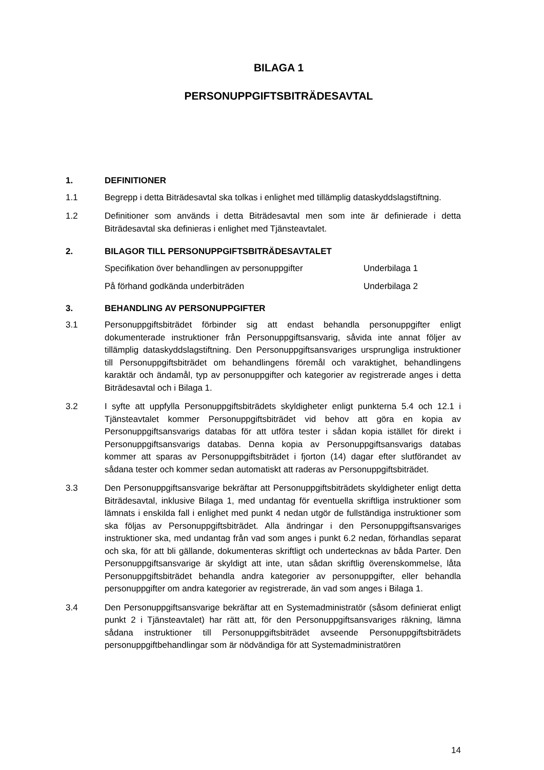BILAGA 1
PERSONUPPGIFTSBITRÄDESAVTAL
1. DEFINITIONER
1.1 Begrepp i detta Biträdesavtal ska tolkas i enlighet med tillämplig dataskyddslagstiftning.
1.2 Definitioner som används i detta Biträdesavtal men som inte är definierade i detta Biträdesavtal ska definieras i enlighet med Tjänsteavtalet.
2. BILAGOR TILL PERSONUPPGIFTSBITRÄDESAVTALET
Specifikation över behandlingen av personuppgifter Underbilaga 1
På förhand godkända underbiträden Underbilaga 2
3. BEHANDLING AV PERSONUPPGIFTER
3.1 Personuppgiftsbiträdet förbinder sig att endast behandla personuppgifter enligt dokumenterade instruktioner från Personuppgiftsansvarig, såvida inte annat följer av tillämplig dataskyddslagstiftning. Den Personuppgiftsansvariges ursprungliga instruktioner till Personuppgiftsbiträdet om behandlingens föremål och varaktighet, behandlingens karaktär och ändamål, typ av personuppgifter och kategorier av registrerade anges i detta Biträdesavtal och i Bilaga 1.
3.2 I syfte att uppfylla Personuppgiftsbiträdets skyldigheter enligt punkterna 5.4 och 12.1 i Tjänsteavtalet kommer Personuppgiftsbiträdet vid behov att göra en kopia av Personuppgiftsansvarigs databas för att utföra tester i sådan kopia istället för direkt i Personuppgiftsansvarigs databas. Denna kopia av Personuppgiftsansvarigs databas kommer att sparas av Personuppgiftsbiträdet i fjorton (14) dagar efter slutförandet av sådana tester och kommer sedan automatiskt att raderas av Personuppgiftsbiträdet.
3.3 Den Personuppgiftsansvarige bekräftar att Personuppgiftsbiträdets skyldigheter enligt detta Biträdesavtal, inklusive Bilaga 1, med undantag för eventuella skriftliga instruktioner som lämnats i enskilda fall i enlighet med punkt 4 nedan utgör de fullständiga instruktioner som ska följas av Personuppgiftsbiträdet. Alla ändringar i den Personuppgiftsansvariges instruktioner ska, med undantag från vad som anges i punkt 6.2 nedan, förhandlas separat och ska, för att bli gällande, dokumenteras skriftligt och undertecknas av båda Parter. Den Personuppgiftsansvarige är skyldigt att inte, utan sådan skriftlig överenskommelse, låta Personuppgiftsbiträdet behandla andra kategorier av personuppgifter, eller behandla personuppgifter om andra kategorier av registrerade, än vad som anges i Bilaga 1.
3.4 Den Personuppgiftsansvarige bekräftar att en Systemadministratör (såsom definierat enligt punkt 2 i Tjänsteavtalet) har rätt att, för den Personuppgiftsansvariges räkning, lämna sådana instruktioner till Personuppgiftsbiträdet avseende Personuppgiftsbiträdets personuppgiftbehandlingar som är nödvändiga för att Systemadministratören
14